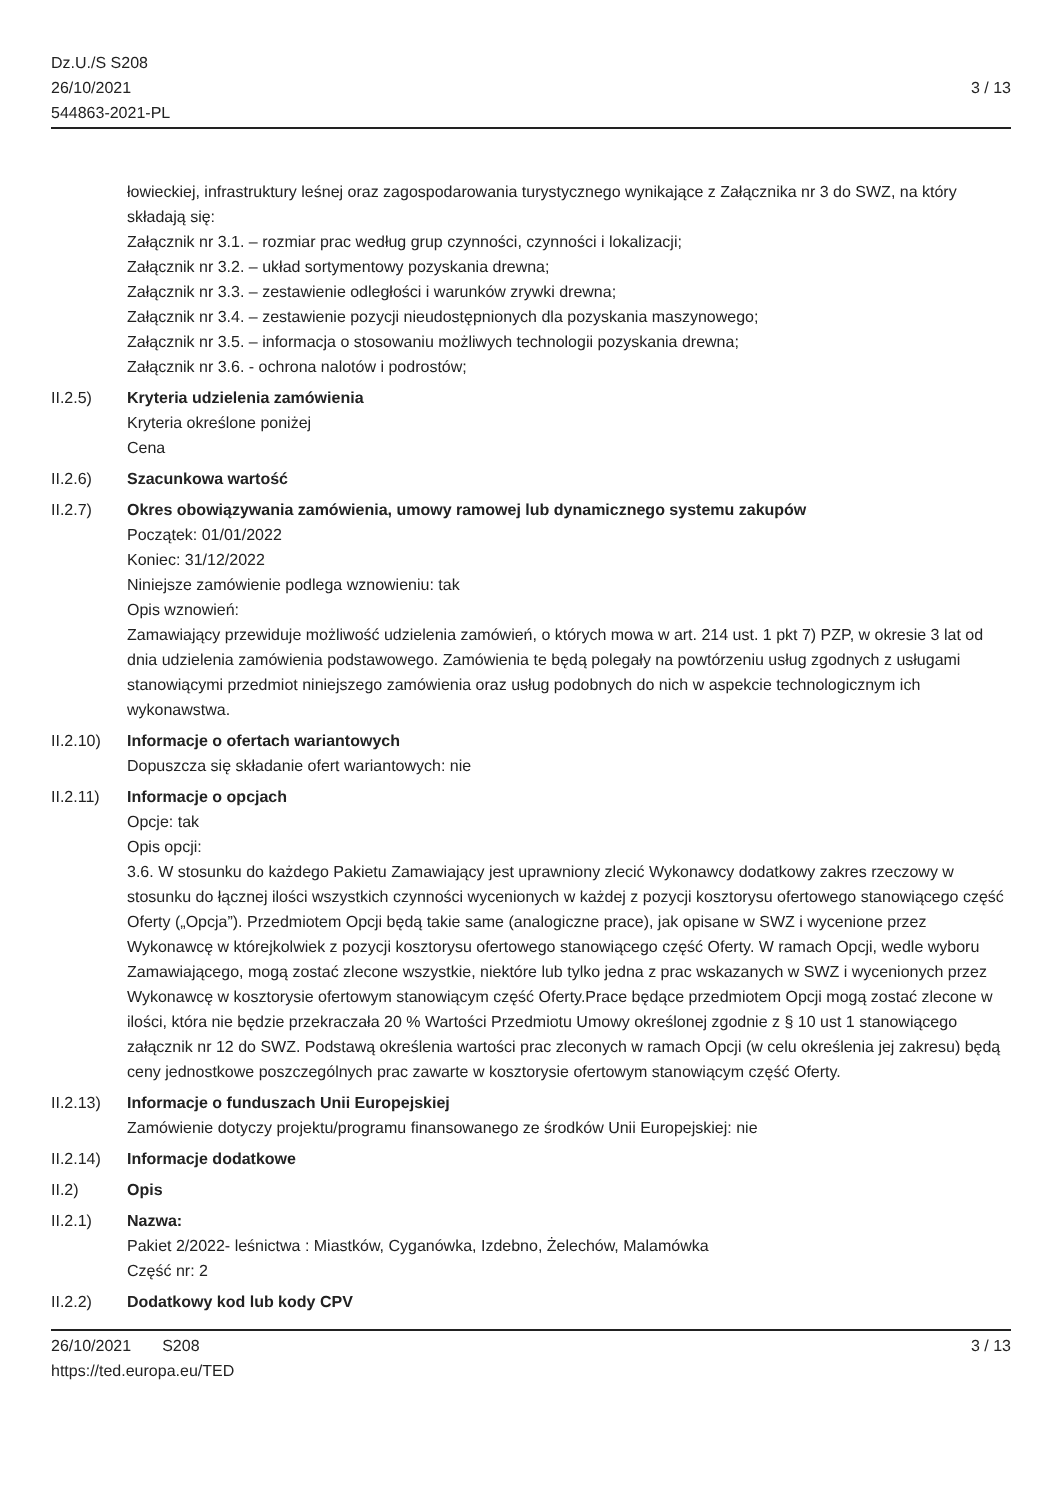Dz.U./S S208
26/10/2021
544863-2021-PL
3 / 13
łowieckiej, infrastruktury leśnej oraz zagospodarowania turystycznego wynikające z Załącznika nr 3 do SWZ, na który składają się:
Załącznik nr 3.1. – rozmiar prac według grup czynności, czynności i lokalizacji;
Załącznik nr 3.2. – układ sortymentowy pozyskania drewna;
Załącznik nr 3.3. – zestawienie odległości i warunków zrywki drewna;
Załącznik nr 3.4. – zestawienie pozycji nieudostępnionych dla pozyskania maszynowego;
Załącznik nr 3.5. – informacja o stosowaniu możliwych technologii pozyskania drewna;
Załącznik nr 3.6. - ochrona nalotów i podrostów;
II.2.5) Kryteria udzielenia zamówienia
Kryteria określone poniżej
Cena
II.2.6) Szacunkowa wartość
II.2.7) Okres obowiązywania zamówienia, umowy ramowej lub dynamicznego systemu zakupów
Początek: 01/01/2022
Koniec: 31/12/2022
Niniejsze zamówienie podlega wznowieniu: tak
Opis wznowień:
Zamawiający przewiduje możliwość udzielenia zamówień, o których mowa w art. 214 ust. 1 pkt 7) PZP, w okresie 3 lat od dnia udzielenia zamówienia podstawowego. Zamówienia te będą polegały na powtórzeniu usług zgodnych z usługami stanowiącymi przedmiot niniejszego zamówienia oraz usług podobnych do nich w aspekcie technologicznym ich wykonawstwa.
II.2.10)
Informacje o ofertach wariantowych
Dopuszcza się składanie ofert wariantowych: nie
II.2.11)
Informacje o opcjach
Opcje: tak
Opis opcji:
3.6. W stosunku do każdego Pakietu Zamawiający jest uprawniony zlecić Wykonawcy dodatkowy zakres rzeczowy w stosunku do łącznej ilości wszystkich czynności wycenionych w każdej z pozycji kosztorysu ofertowego stanowiącego część Oferty („Opcja”). Przedmiotem Opcji będą takie same (analogiczne prace), jak opisane w SWZ i wycenione przez Wykonawcę w którejkolwiek z pozycji kosztorysu ofertowego stanowiącego część Oferty. W ramach Opcji, wedle wyboru Zamawiającego, mogą zostać zlecone wszystkie, niektóre lub tylko jedna z prac wskazanych w SWZ i wycenionych przez Wykonawcę w kosztorysie ofertowym stanowiącym część Oferty.Prace będące przedmiotem Opcji mogą zostać zlecone w ilości, która nie będzie przekraczała 20 % Wartości Przedmiotu Umowy określonej zgodnie z § 10 ust 1 stanowiącego załącznik nr 12 do SWZ. Podstawą określenia wartości prac zleconych w ramach Opcji (w celu określenia jej zakresu) będą ceny jednostkowe poszczególnych prac zawarte w kosztorysie ofertowym stanowiącym część Oferty.
II.2.13)
Informacje o funduszach Unii Europejskiej
Zamówienie dotyczy projektu/programu finansowanego ze środków Unii Europejskiej: nie
II.2.14)
Informacje dodatkowe
II.2) Opis
II.2.1) Nazwa:
Pakiet 2/2022- leśnictwa : Miastków, Cyganówka, Izdebno, Żelechów, Malamówka
Część nr: 2
II.2.2) Dodatkowy kod lub kody CPV
26/10/2021 S208
https://ted.europa.eu/TED
3 / 13